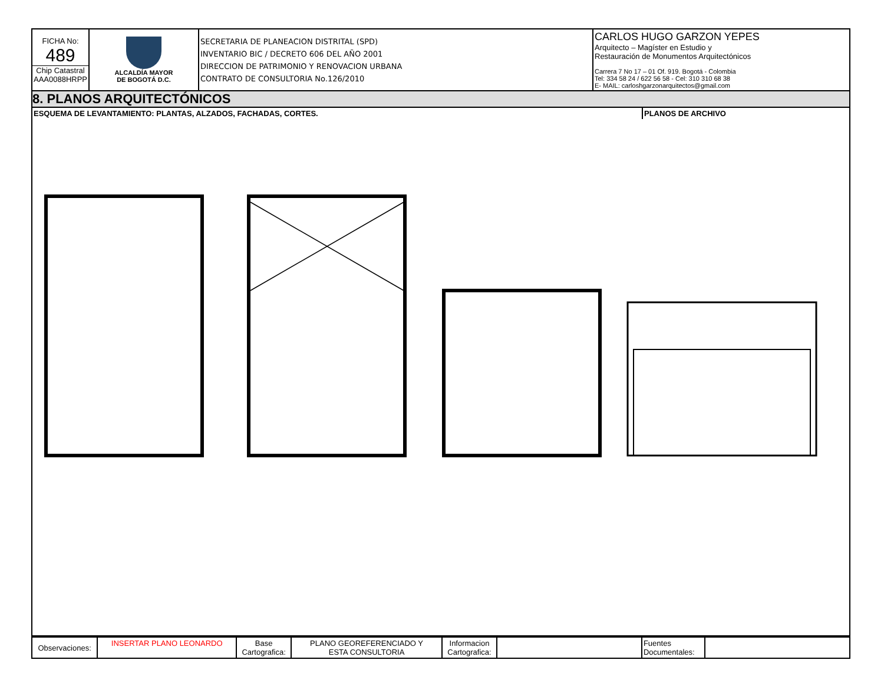| FICHA No: 489 Chip Catastral AAA0088HRPP | ALCALDÍA MAYOR DE BOGOTÁ D.C. | SECRETARIA DE PLANEACION DISTRITAL (SPD) INVENTARIO BIC / DECRETO 606 DEL AÑO 2001 DIRECCION DE PATRIMONIO Y RENOVACION URBANA CONTRATO DE CONSULTORIA No.126/2010 | CARLOS HUGO GARZON YEPES Arquitecto – Magíster en Estudio y Restauración de Monumentos Arquitectónicos Carrera 7 No 17 – 01 Of. 919. Bogotá - Colombia Tel: 334 58 24 / 622 56 58 - Cel: 310 310 68 38 E- MAIL: carloshgarzonarquitectos@gmail.com |
8. PLANOS ARQUITECTÓNICOS
ESQUEMA DE LEVANTAMIENTO: PLANTAS, ALZADOS, FACHADAS, CORTES. PLANOS DE ARCHIVO
| Observaciones: | INSERTAR PLANO LEONARDO | Base Cartografica: | PLANO GEOREFERENCIADO Y ESTA CONSULTORIA | Informacion Cartografica: | | Fuentes Documentales: | |